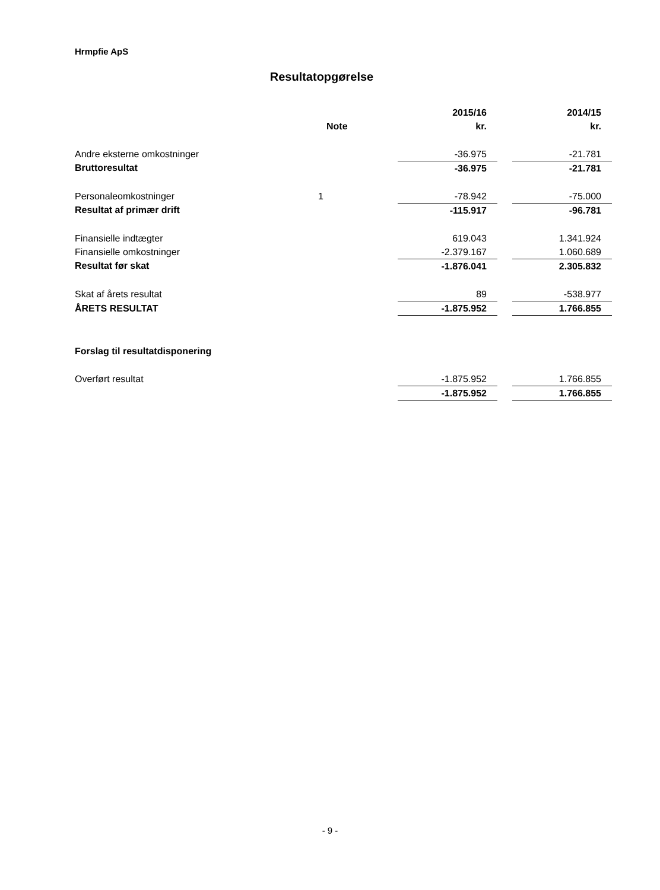Hrmpfie ApS
Resultatopgørelse
| | | 2015/16 | | 2014/15 |
| --- | --- | --- | --- | --- |
| | Note | kr. | | kr. |
| Andre eksterne omkostninger | | -36.975 | | -21.781 |
| Bruttoresultat | | -36.975 | | -21.781 |
| Personaleomkostninger | 1 | -78.942 | | -75.000 |
| Resultat af primær drift | | -115.917 | | -96.781 |
| Finansielle indtægter | | 619.043 | | 1.341.924 |
| Finansielle omkostninger | | -2.379.167 | | 1.060.689 |
| Resultat før skat | | -1.876.041 | | 2.305.832 |
| Skat af årets resultat | | 89 | | -538.977 |
| ÅRETS RESULTAT | | -1.875.952 | | 1.766.855 |
| Forslag til resultatdisponering | | | | |
| Overført resultat | | -1.875.952 | | 1.766.855 |
| | | -1.875.952 | | 1.766.855 |
- 9 -